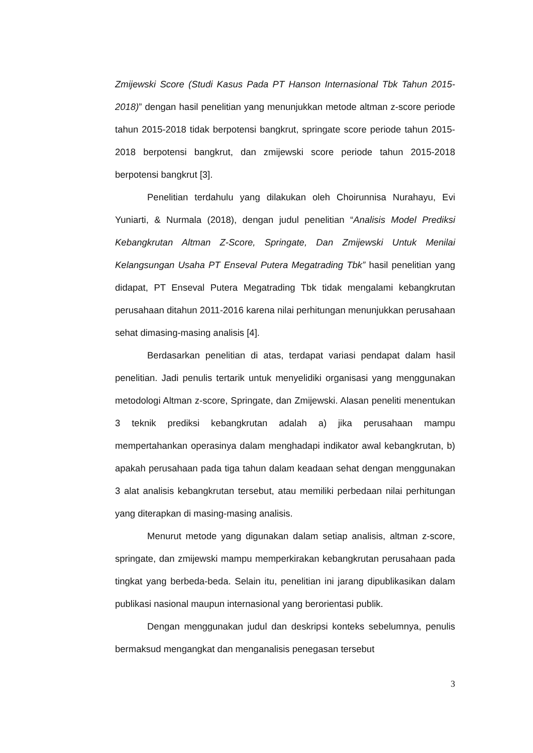Zmijewski Score (Studi Kasus Pada PT Hanson Internasional Tbk Tahun 2015-2018)” dengan hasil penelitian yang menunjukkan metode altman z-score periode tahun 2015-2018 tidak berpotensi bangkrut, springate score periode tahun 2015-2018 berpotensi bangkrut, dan zmijewski score periode tahun 2015-2018 berpotensi bangkrut [3].
Penelitian terdahulu yang dilakukan oleh Choirunnisa Nurahayu, Evi Yuniarti, & Nurmala (2018), dengan judul penelitian “Analisis Model Prediksi Kebangkrutan Altman Z-Score, Springate, Dan Zmijewski Untuk Menilai Kelangsungan Usaha PT Enseval Putera Megatrading Tbk” hasil penelitian yang didapat, PT Enseval Putera Megatrading Tbk tidak mengalami kebangkrutan perusahaan ditahun 2011-2016 karena nilai perhitungan menunjukkan perusahaan sehat dimasing-masing analisis [4].
Berdasarkan penelitian di atas, terdapat variasi pendapat dalam hasil penelitian. Jadi penulis tertarik untuk menyelidiki organisasi yang menggunakan metodologi Altman z-score, Springate, dan Zmijewski. Alasan peneliti menentukan 3 teknik prediksi kebangkrutan adalah a) jika perusahaan mampu mempertahankan operasinya dalam menghadapi indikator awal kebangkrutan, b) apakah perusahaan pada tiga tahun dalam keadaan sehat dengan menggunakan 3 alat analisis kebangkrutan tersebut, atau memiliki perbedaan nilai perhitungan yang diterapkan di masing-masing analisis.
Menurut metode yang digunakan dalam setiap analisis, altman z-score, springate, dan zmijewski mampu memperkirakan kebangkrutan perusahaan pada tingkat yang berbeda-beda. Selain itu, penelitian ini jarang dipublikasikan dalam publikasi nasional maupun internasional yang berorientasi publik.
Dengan menggunakan judul dan deskripsi konteks sebelumnya, penulis bermaksud mengangkat dan menganalisis penegasan tersebut
3